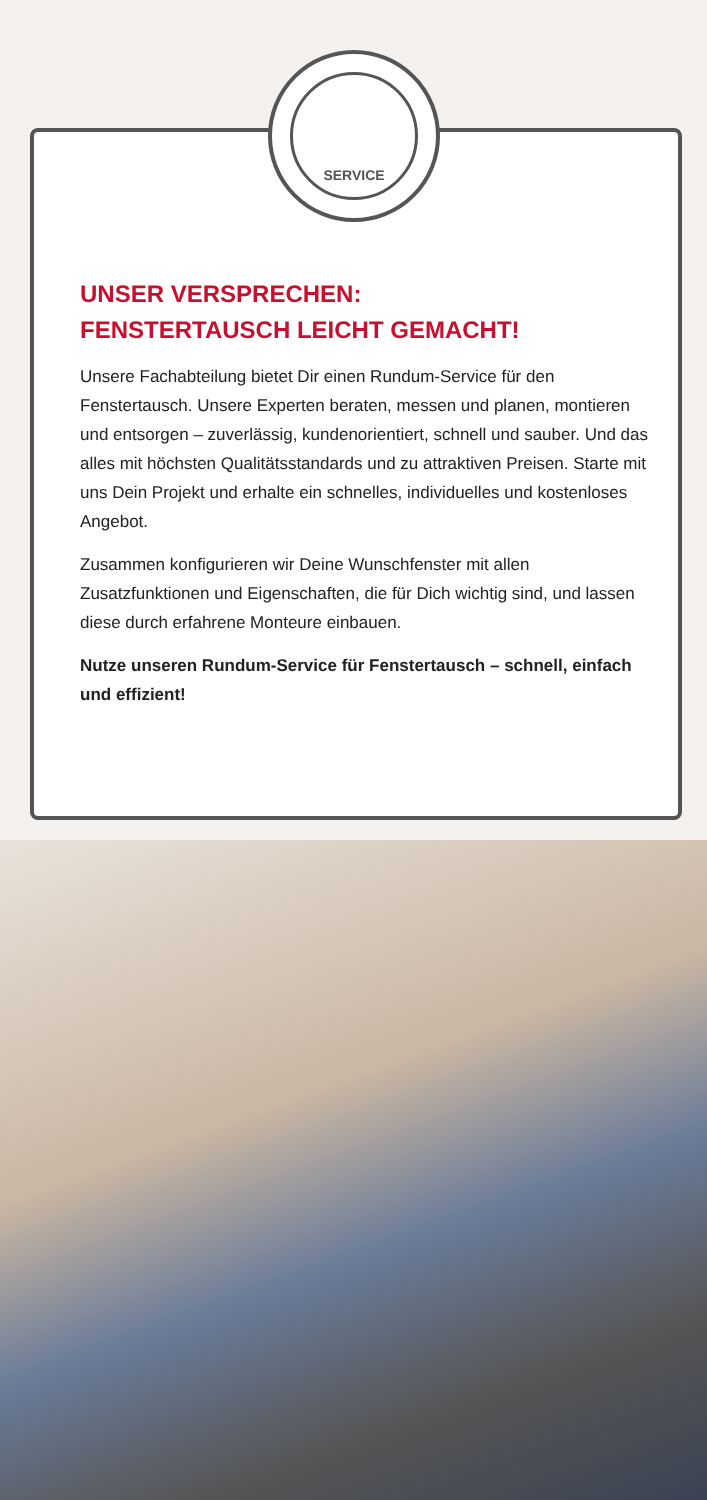SERVICE
UNSER VERSPRECHEN:
FENSTERTAUSCH LEICHT GEMACHT!
Unsere Fachabteilung bietet Dir einen Rundum-Service für den Fenstertausch. Unsere Experten beraten, messen und planen, montieren und entsorgen – zuverlässig, kundenorientiert, schnell und sauber. Und das alles mit höchsten Qualitäts­standards und zu attraktiven Preisen. Starte mit uns Dein Projekt und erhalte ein schnelles, individuelles und kosten­loses Angebot.
Zusammen konfigurieren wir Deine Wunschfenster mit allen Zusatzfunktionen und Eigenschaften, die für Dich wichtig sind, und lassen diese durch erfahrene Monteure einbauen.
Nutze unseren Rundum-Service für Fenstertausch – schnell, einfach und effizient!